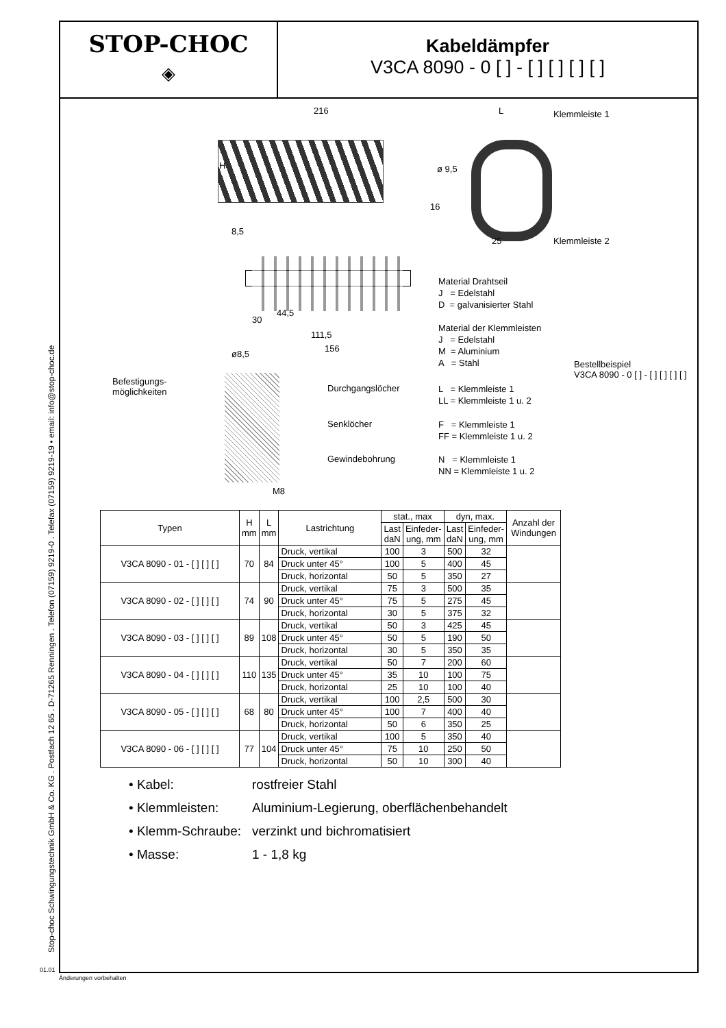Stop-choc Schwingungstechnik GmbH & Co. KG . Postfach 12 65 . D-71265 Renningen . Telefon (07159) 9219-0 . Telefax (07159) 9219-19 • email: info@stop-choc.de
STOP-CHOC
◈
Kabeldämpfer
V3CA 8090 - 0 [ ] - [ ] [ ] [ ] [ ]
216 L Klemmleiste 1
H ø 9,5
16
25 Klemmleiste 2
8,5
30
44,5
111,5
156
Material Drahtseil
J = Edelstahl
D = galvanisierter Stahl
Material der Klemmleisten
J = Edelstahl
M = Aluminium
A = Stahl
Bestellbeispiel
V3CA 8090 - 0 [ ] - [ ] [ ] [ ] [ ]
ø8,5
Befestigungs-
möglichkeiten
Durchgangslöcher
L = Klemmleiste 1
LL = Klemmleiste 1 u. 2
Senklöcher
F = Klemmleiste 1
FF = Klemmleiste 1 u. 2
Gewindebohrung
N = Klemmleiste 1
NN = Klemmleiste 1 u. 2
M8
| Typen | H mm | L mm | Lastrichtung | stat., max | | dyn, max. | | Anzahl der Windungen |
| --- | --- | --- | --- | --- | --- | --- | --- | --- |
| | | | | Last daN | Einfeder- ung, mm | Last daN | Einfeder- ung, mm | |
| V3CA 8090 - 01 - [ ] [ ] [ ] | 70 | 84 | Druck, vertikal | 100 | 3 | 500 | 32 | |
| | | | Druck unter 45° | 100 | 5 | 400 | 45 | |
| | | | Druck, horizontal | 50 | 5 | 350 | 27 | |
| V3CA 8090 - 02 - [ ] [ ] [ ] | 74 | 90 | Druck, vertikal | 75 | 3 | 500 | 35 | |
| | | | Druck unter 45° | 75 | 5 | 275 | 45 | |
| | | | Druck, horizontal | 30 | 5 | 375 | 32 | |
| V3CA 8090 - 03 - [ ] [ ] [ ] | 89 | 108 | Druck, vertikal | 50 | 3 | 425 | 45 | |
| | | | Druck unter 45° | 50 | 5 | 190 | 50 | |
| | | | Druck, horizontal | 30 | 5 | 350 | 35 | |
| V3CA 8090 - 04 - [ ] [ ] [ ] | 110 | 135 | Druck, vertikal | 50 | 7 | 200 | 60 | |
| | | | Druck unter 45° | 35 | 10 | 100 | 75 | |
| | | | Druck, horizontal | 25 | 10 | 100 | 40 | |
| V3CA 8090 - 05 - [ ] [ ] [ ] | 68 | 80 | Druck, vertikal | 100 | 2,5 | 500 | 30 | |
| | | | Druck unter 45° | 100 | 7 | 400 | 40 | |
| | | | Druck, horizontal | 50 | 6 | 350 | 25 | |
| V3CA 8090 - 06 - [ ] [ ] [ ] | 77 | 104 | Druck, vertikal | 100 | 5 | 350 | 40 | |
| | | | Druck unter 45° | 75 | 10 | 250 | 50 | |
| | | | Druck, horizontal | 50 | 10 | 300 | 40 | |
• Kabel: rostfreier Stahl
• Klemmleisten: Aluminium-Legierung, oberflächenbehandelt
• Klemm-Schraube: verzinkt und bichromatisiert
• Masse: 1 - 1,8 kg
01.01
Änderungen vorbehalten